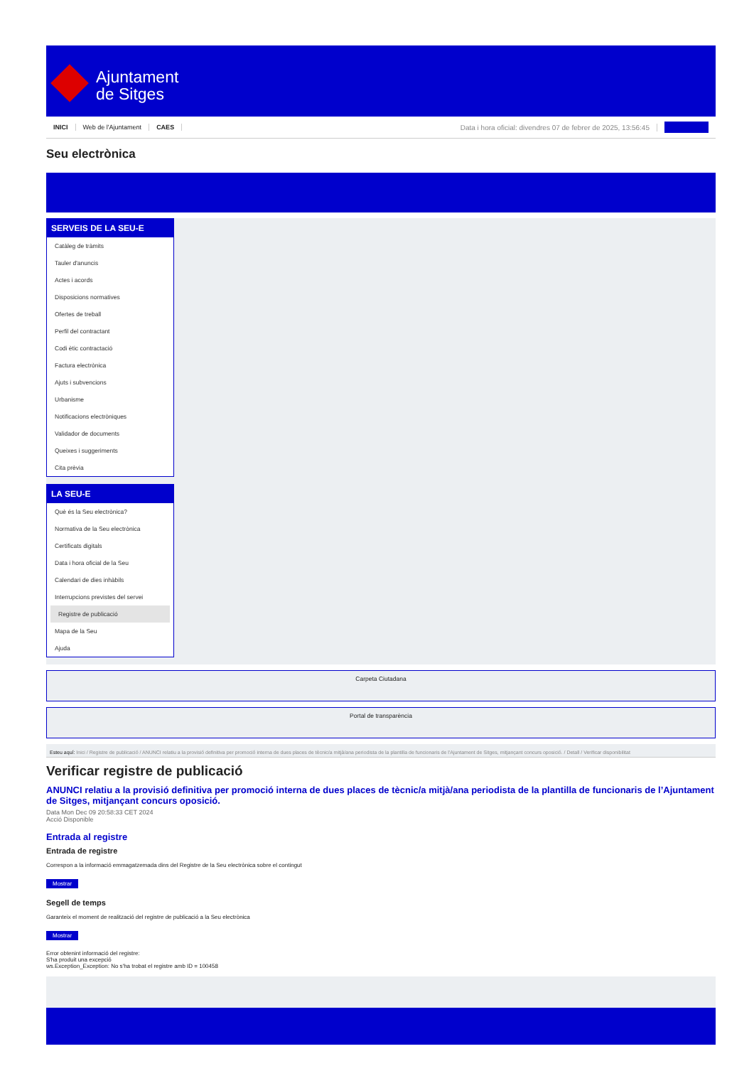Ajuntament
de Sitges
INICI Web de l'Ajuntament CAES Data i hora oficial: divendres 07 de febrer de 2025, 13:56:45
Seu electrònica
SERVEIS DE LA SEU-E
Catàleg de tràmits
Tauler d'anuncis
Actes i acords
Disposicions normatives
Ofertes de treball
Perfil del contractant
Codi ètic contractació
Factura electrònica
Ajuts i subvencions
Urbanisme
Notificacions electròniques
Validador de documents
Queixes i suggeriments
Cita prèvia
LA SEU-E
Què és la Seu electrònica?
Normativa de la Seu electrònica
Certificats digitals
Data i hora oficial de la Seu
Calendari de dies inhàbils
Interrupcions previstes del servei
Registre de publicació
Mapa de la Seu
Ajuda
Carpeta Ciutadana
Portal de transparència
Esteu aquí: Inici / Registre de publicació / ANUNCI relatiu a la provisió definitiva per promoció interna de dues places de tècnic/a mitjà/ana periodista de la plantilla de funcionaris de l'Ajuntament de Sitges, mitjançant concurs oposició. / Detall / Verificar disponibilitat
Verificar registre de publicació
ANUNCI relatiu a la provisió definitiva per promoció interna de dues places de tècnic/a mitjà/ana periodista de la plantilla de funcionaris de l’Ajuntament de Sitges, mitjançant concurs oposició.
Data Mon Dec 09 20:58:33 CET 2024
Acció Disponible
Entrada al registre
Entrada de registre
Correspon a la informació emmagatzemada dins del Registre de la Seu electrònica sobre el contingut
Mostrar
Segell de temps
Garanteix el moment de realització del registre de publicació a la Seu electrònica
Mostrar
Error obtenint informació del registre:
S'ha produit una excepció
ws.Exception_Exception: No s'ha trobat el registre amb ID = 100458